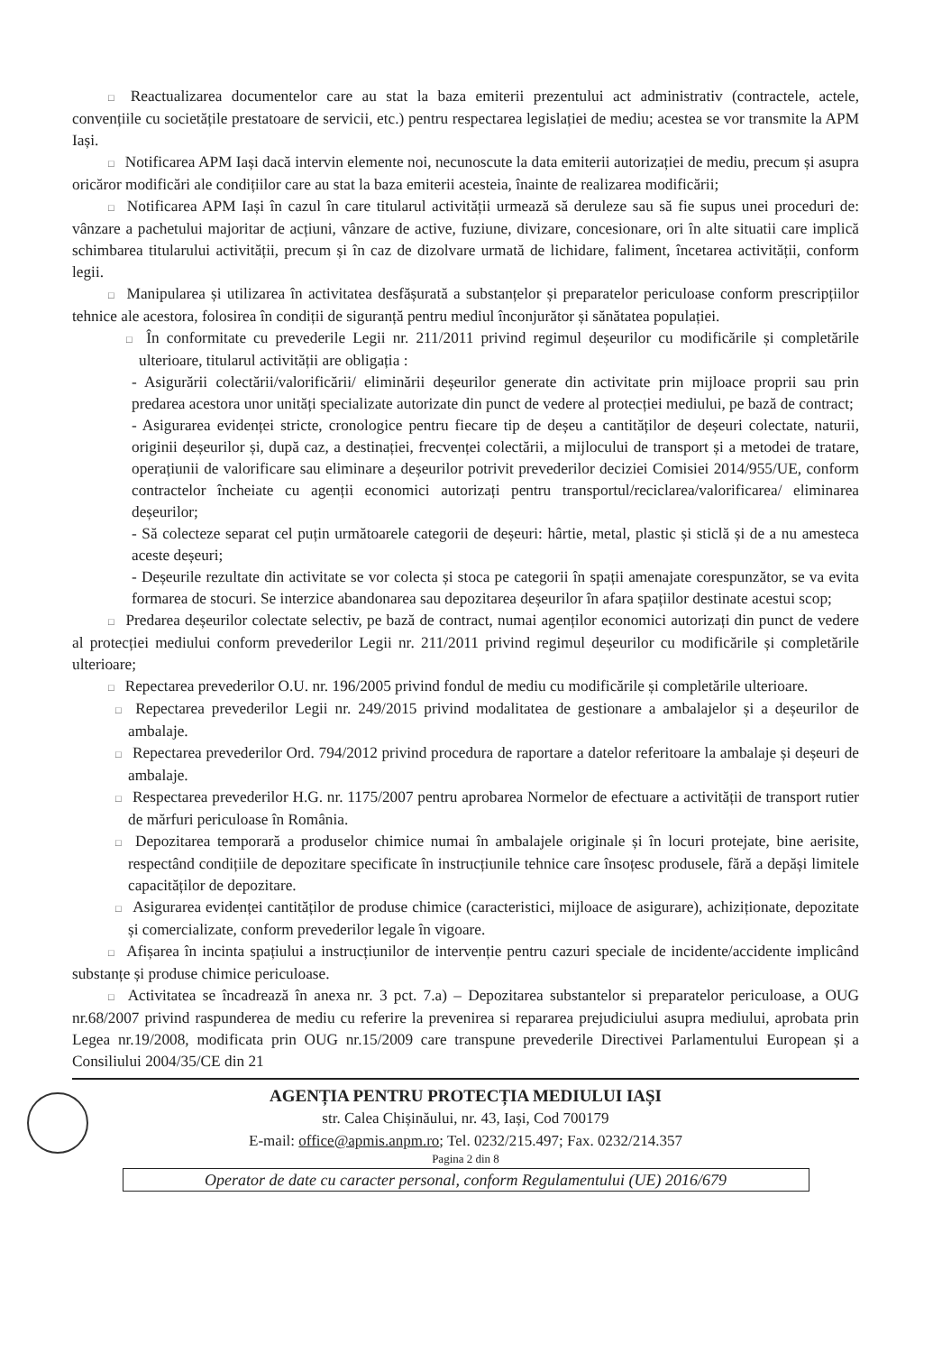□ Reactualizarea documentelor care au stat la baza emiterii prezentului act administrativ (contractele, actele, convențiile cu societățile prestatoare de servicii, etc.) pentru respectarea legislației de mediu; acestea se vor transmite la APM Iași.
□ Notificarea APM Iași dacă intervin elemente noi, necunoscute la data emiterii autorizației de mediu, precum și asupra oricăror modificări ale condițiilor care au stat la baza emiterii acesteia, înainte de realizarea modificării;
□ Notificarea APM Iași în cazul în care titularul activității urmează să deruleze sau să fie supus unei proceduri de: vânzare a pachetului majoritar de acțiuni, vânzare de active, fuziune, divizare, concesionare, ori în alte situatii care implică schimbarea titularului activității, precum și în caz de dizolvare urmată de lichidare, faliment, încetarea activității, conform legii.
□ Manipularea și utilizarea în activitatea desfășurată a substanțelor și preparatelor periculoase conform prescripțiilor tehnice ale acestora, folosirea în condiții de siguranță pentru mediul înconjurător și sănătatea populației.
□ În conformitate cu prevederile Legii nr. 211/2011 privind regimul deșeurilor cu modificările și completările ulterioare, titularul activității are obligația :
- Asigurării colectării/valorificării/ eliminării deșeurilor generate din activitate prin mijloace proprii sau prin predarea acestora unor unități specializate autorizate din punct de vedere al protecției mediului, pe bază de contract;
- Asigurarea evidenței stricte, cronologice pentru fiecare tip de deșeu a cantităților de deșeuri colectate, naturii, originii deșeurilor și, după caz, a destinației, frecvenței colectării, a mijlocului de transport și a metodei de tratare, operațiunii de valorificare sau eliminare a deșeurilor potrivit prevederilor deciziei Comisiei 2014/955/UE, conform contractelor încheiate cu agenții economici autorizați pentru transportul/reciclarea/valorificarea/ eliminarea deșeurilor;
- Să colecteze separat cel puțin următoarele categorii de deșeuri: hârtie, metal, plastic și sticlă și de a nu amesteca aceste deșeuri;
- Deșeurile rezultate din activitate se vor colecta și stoca pe categorii în spații amenajate corespunzător, se va evita formarea de stocuri. Se interzice abandonarea sau depozitarea deșeurilor în afara spațiilor destinate acestui scop;
□ Predarea deșeurilor colectate selectiv, pe bază de contract, numai agenților economici autorizați din punct de vedere al protecției mediului conform prevederilor Legii nr. 211/2011 privind regimul deșeurilor cu modificările și completările ulterioare;
□ Repectarea prevederilor O.U. nr. 196/2005 privind fondul de mediu cu modificările și completările ulterioare.
□ Repectarea prevederilor Legii nr. 249/2015 privind modalitatea de gestionare a ambalajelor și a deșeurilor de ambalaje.
□ Repectarea prevederilor Ord. 794/2012 privind procedura de raportare a datelor referitoare la ambalaje și deșeuri de ambalaje.
□ Respectarea prevederilor H.G. nr. 1175/2007 pentru aprobarea Normelor de efectuare a activității de transport rutier de mărfuri periculoase în România.
□ Depozitarea temporară a produselor chimice numai în ambalajele originale și în locuri protejate, bine aerisite, respectând condițiile de depozitare specificate în instrucțiunile tehnice care însoțesc produsele, fără a depăși limitele capacităților de depozitare.
□ Asigurarea evidenței cantităților de produse chimice (caracteristici, mijloace de asigurare), achiziționate, depozitate și comercializate, conform prevederilor legale în vigoare.
□ Afișarea în incinta spațiului a instrucțiunilor de intervenție pentru cazuri speciale de incidente/accidente implicând substanțe și produse chimice periculoase.
□ Activitatea se încadrează în anexa nr. 3 pct. 7.a) – Depozitarea substantelor si preparatelor periculoase, a OUG nr.68/2007 privind raspunderea de mediu cu referire la prevenirea si repararea prejudiciului asupra mediului, aprobata prin Legea nr.19/2008, modificata prin OUG nr.15/2009 care transpune prevederile Directivei Parlamentului European și a Consiliului 2004/35/CE din 21
AGENȚIA PENTRU PROTECȚIA MEDIULUI IAȘI
str. Calea Chișinăului, nr. 43, Iași, Cod 700179
E-mail: office@apmis.anpm.ro; Tel. 0232/215.497; Fax. 0232/214.357
Pagina 2 din 8
Operator de date cu caracter personal, conform Regulamentului (UE) 2016/679